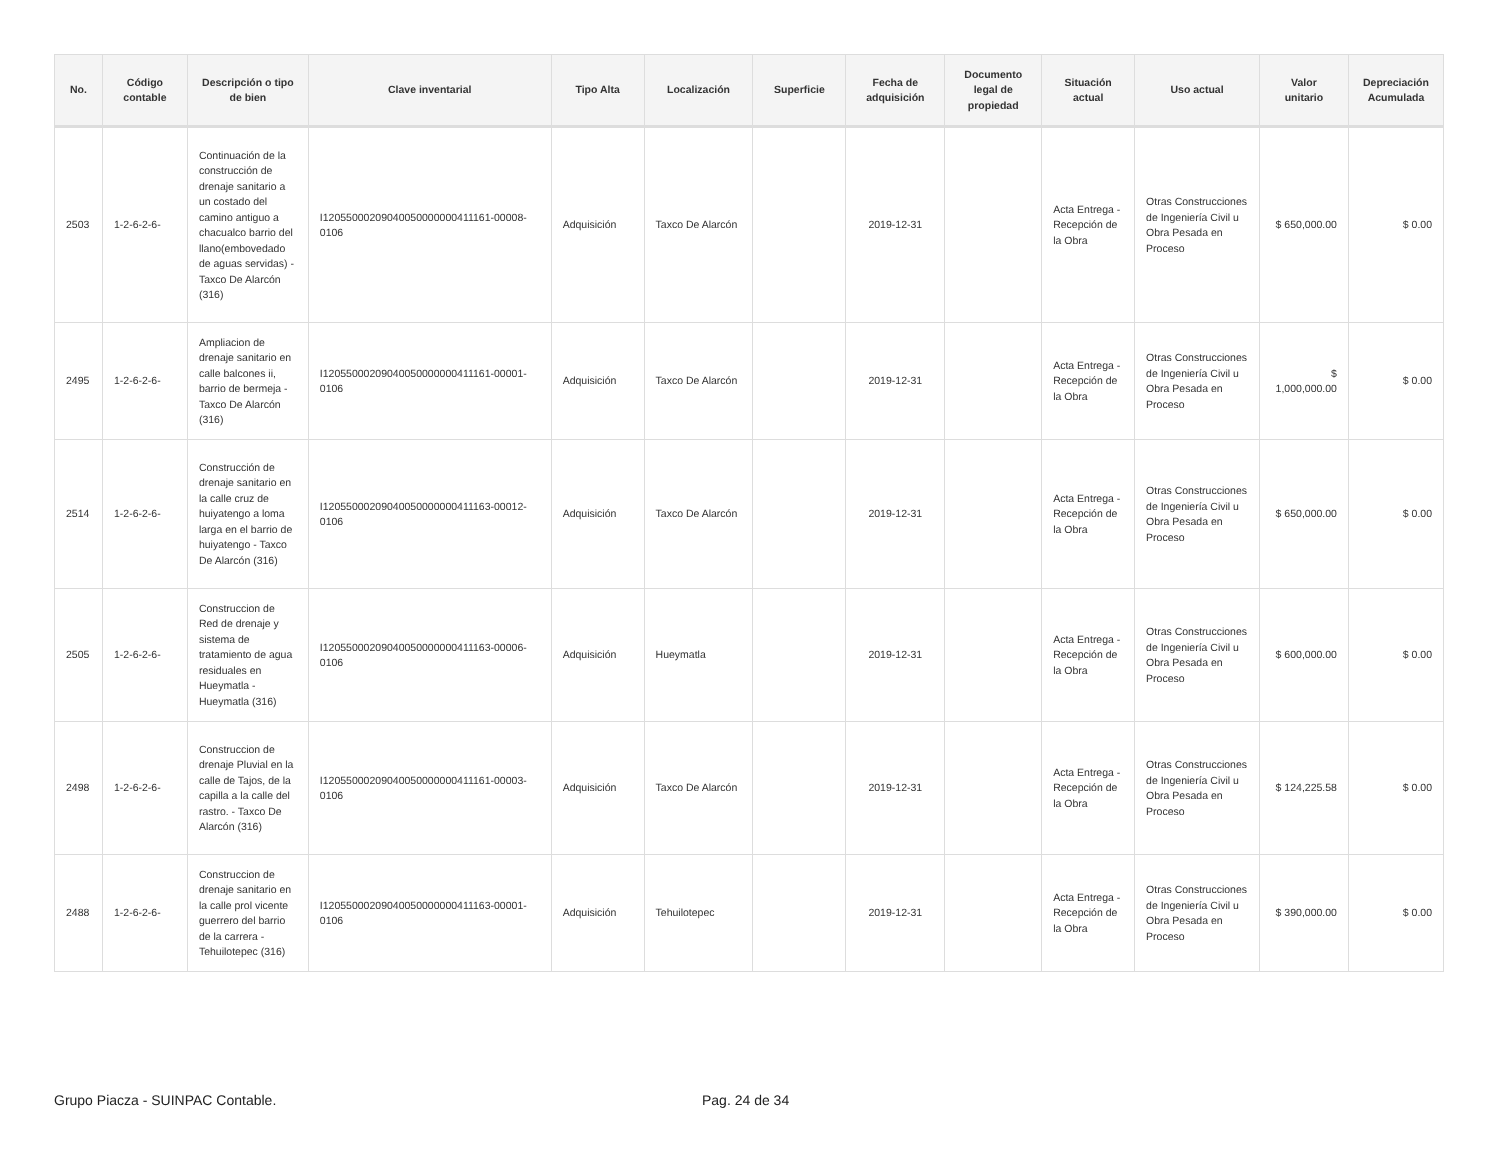| No. | Código contable | Descripción o tipo de bien | Clave inventarial | Tipo Alta | Localización | Superficie | Fecha de adquisición | Documento legal de propiedad | Situación actual | Uso actual | Valor unitario | Depreciación Acumulada |
| --- | --- | --- | --- | --- | --- | --- | --- | --- | --- | --- | --- | --- |
| 2503 | 1-2-6-2-6- | Continuación de la construcción de drenaje sanitario a un costado del camino antiguo a chacualco barrio del llano(embovedado de aguas servidas) - Taxco De Alarcón (316) | I120550002090400500000004111­61-00008-0106 | Adquisición | Taxco De Alarcón | | 2019-12-31 | | Acta Entrega - Recepción de la Obra | Otras Construcciones de Ingeniería Civil u Obra Pesada en Proceso | $ 650,000.00 | $ 0.00 |
| 2495 | 1-2-6-2-6- | Ampliacion de drenaje sanitario en calle balcones ii, barrio de bermeja - Taxco De Alarcón (316) | I12055000209040050000000411161-00001-0106 | Adquisición | Taxco De Alarcón | | 2019-12-31 | | Acta Entrega - Recepción de la Obra | Otras Construcciones de Ingeniería Civil u Obra Pesada en Proceso | $ 1,000,000.00 | $ 0.00 |
| 2514 | 1-2-6-2-6- | Construcción de drenaje sanitario en la calle cruz de huiyatengo a loma larga en el barrio de huiyatengo - Taxco De Alarcón (316) | I12055000209040050000000411163-00012-0106 | Adquisición | Taxco De Alarcón | | 2019-12-31 | | Acta Entrega - Recepción de la Obra | Otras Construcciones de Ingeniería Civil u Obra Pesada en Proceso | $ 650,000.00 | $ 0.00 |
| 2505 | 1-2-6-2-6- | Construccion de Red de drenaje y sistema de tratamiento de agua residuales en Hueymatla - Hueymatla (316) | I12055000209040050000000411163-00006-0106 | Adquisición | Hueymatla | | 2019-12-31 | | Acta Entrega - Recepción de la Obra | Otras Construcciones de Ingeniería Civil u Obra Pesada en Proceso | $ 600,000.00 | $ 0.00 |
| 2498 | 1-2-6-2-6- | Construccion de drenaje Pluvial en la calle de Tajos, de la capilla a la calle del rastro. - Taxco De Alarcón (316) | I12055000209040050000000411161-00003-0106 | Adquisición | Taxco De Alarcón | | 2019-12-31 | | Acta Entrega - Recepción de la Obra | Otras Construcciones de Ingeniería Civil u Obra Pesada en Proceso | $ 124,225.58 | $ 0.00 |
| 2488 | 1-2-6-2-6- | Construccion de drenaje sanitario en la calle prol vicente guerrero del barrio de la carrera - Tehuilotepec (316) | I12055000209040050000000411163-00001-0106 | Adquisición | Tehuilotepec | | 2019-12-31 | | Acta Entrega - Recepción de la Obra | Otras Construcciones de Ingeniería Civil u Obra Pesada en Proceso | $ 390,000.00 | $ 0.00 |
Grupo Piacza - SUINPAC Contable.
Pag. 24 de 34